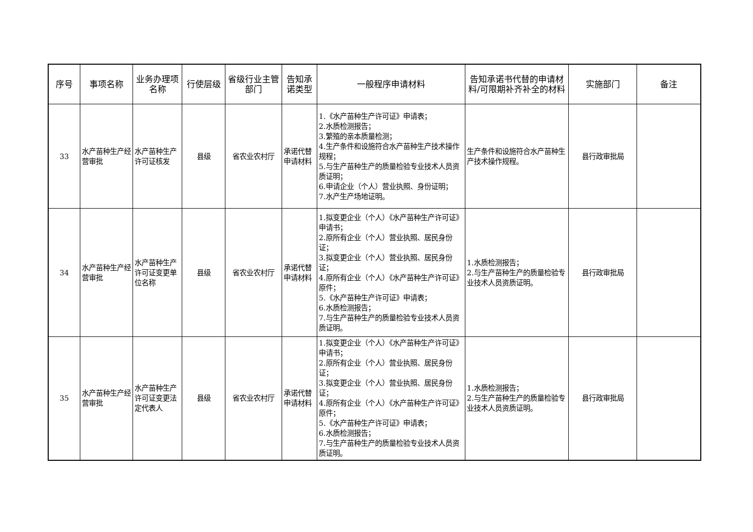| 序号 | 事项名称 | 业务办理项名称 | 行使层级 | 省级行业主管部门 | 告知承诺类型 | 一般程序申请材料 | 告知承诺书代替的申请材料/可限期补齐补全的材料 | 实施部门 | 备注 |
| --- | --- | --- | --- | --- | --- | --- | --- | --- | --- |
| 33 | 水产苗种生产经营审批 | 水产苗种生产许可证核发 | 县级 | 省农业农村厅 | 承诺代替申请材料 | 1.《水产苗种生产许可证》申请表； 2.水质检测报告； 3.繁殖的亲本质量检测； 4.生产条件和设施符合水产苗种生产技术操作规程； 5.与生产苗种生产的质量检验专业技术人员资质证明； 6.申请企业（个人）营业执照、身份证明； 7.水产生产场地证明。 | 生产条件和设施符合水产苗种生产技术操作规程。 | 县行政审批局 | |
| 34 | 水产苗种生产经营审批 | 水产苗种生产许可证变更单位名称 | 县级 | 省农业农村厅 | 承诺代替申请材料 | 1.拟变更企业（个人）《水产苗种生产许可证》申请书； 2.原所有企业（个人）营业执照、居民身份证； 3.拟变更企业（个人）营业执照、居民身份证； 4.原所有企业（个人）《水产苗种生产许可证》原件； 5.《水产苗种生产许可证》申请表； 6.水质检测报告； 7.与生产苗种生产的质量检验专业技术人员资质证明。 | 1.水质检测报告； 2.与生产苗种生产的质量检验专业技术人员资质证明。 | 县行政审批局 | |
| 35 | 水产苗种生产经营审批 | 水产苗种生产许可证变更法定代表人 | 县级 | 省农业农村厅 | 承诺代替申请材料 | 1.拟变更企业（个人）《水产苗种生产许可证》申请书； 2.原所有企业（个人）营业执照、居民身份证； 3.拟变更企业（个人）营业执照、居民身份证； 4.原所有企业（个人）《水产苗种生产许可证》原件； 5.《水产苗种生产许可证》申请表； 6.水质检测报告； 7.与生产苗种生产的质量检验专业技术人员资质证明。 | 1.水质检测报告； 2.与生产苗种生产的质量检验专业技术人员资质证明。 | 县行政审批局 | |